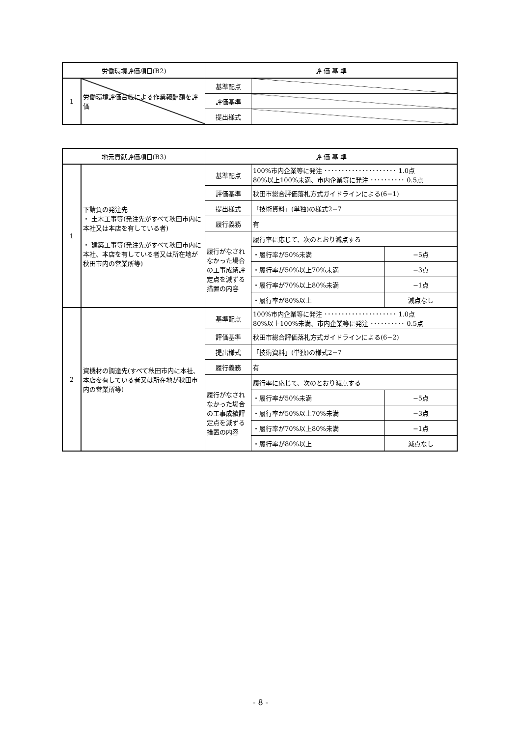| 労働環境評価項目(B2) | | 評 価 基 準 | |
| --- | --- | --- | --- |
| 1 | 労働環境評価台帳による作業報酬額を評価 | 基準配点 | |
| | | 評価基準 | |
| | | 提出様式 | |
| 地元貢献評価項目(B3) | | 評 価 基 準 | | |
| --- | --- | --- | --- | --- |
| 1 | 下請負の発注先 ・ 土木工事等(発注先がすべて秋田市内に本社又は本店を有している者) ・ 建築工事等(発注先がすべて秋田市内に本社、本店を有している者又は所在地が 秋田市内の営業所等) | 基準配点 | 100%市内企業等に発注 ･････････････････････ 1.0点 80%以上100%未満、市内企業等に発注 ･･････････ 0.5点 | |
| | | 評価基準 | 秋田市総合評価落札方式ガイドラインによる(6−1) | |
| | | 提出様式 | 「技術資料」(単独)の様式2−7 | |
| | | 履行義務 | 有 | |
| | | 履行がなされなかった場合の工事成績評定点を減ずる措置の内容 | 履行率に応じて、次のとおり減点する | |
| | | | ・履行率が50%未満 | −5点 |
| | | | ・履行率が50%以上70%未満 | −3点 |
| | | | ・履行率が70%以上80%未満 | −1点 |
| | | | ・履行率が80%以上 | 減点なし |
| 2 | 資機材の調達先(すべて秋田市内に本社、本店を有している者又は所在地が秋田市内の営業所等) | 基準配点 | 100%市内企業等に発注 ･････････････････････ 1.0点 80%以上100%未満、市内企業等に発注 ･･････････ 0.5点 | |
| | | 評価基準 | 秋田市総合評価落札方式ガイドラインによる(6−2) | |
| | | 提出様式 | 「技術資料」(単独)の様式2−7 | |
| | | 履行義務 | 有 | |
| | | 履行がなされなかった場合の工事成績評定点を減ずる措置の内容 | 履行率に応じて、次のとおり減点する | |
| | | | ・履行率が50%未満 | −5点 |
| | | | ・履行率が50%以上70%未満 | −3点 |
| | | | ・履行率が70%以上80%未満 | −1点 |
| | | | ・履行率が80%以上 | 減点なし |
- 8 -